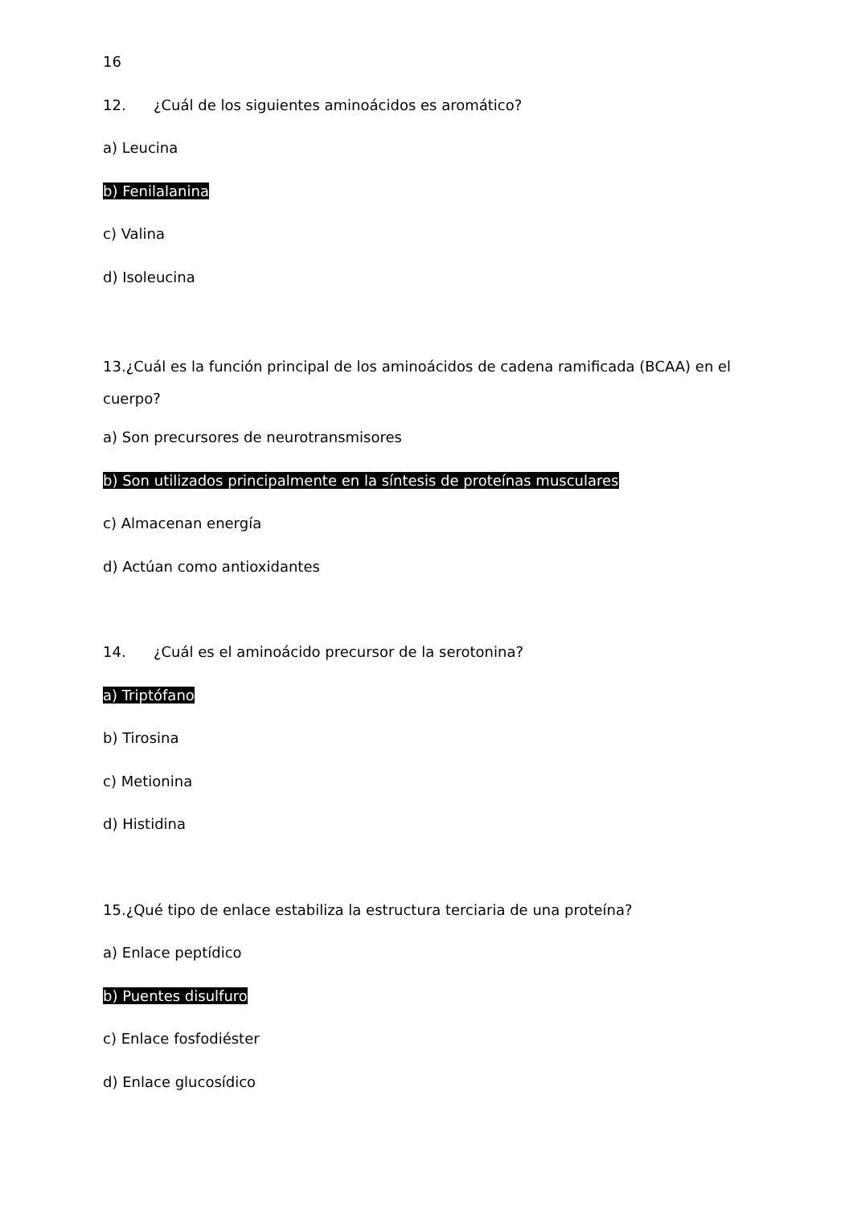16
12. ¿Cuál de los siguientes aminoácidos es aromático?
a) Leucina
b) Fenilalanina
c) Valina
d) Isoleucina
13.¿Cuál es la función principal de los aminoácidos de cadena ramificada (BCAA) en el cuerpo?
a) Son precursores de neurotransmisores
b) Son utilizados principalmente en la síntesis de proteínas musculares
c) Almacenan energía
d) Actúan como antioxidantes
14. ¿Cuál es el aminoácido precursor de la serotonina?
a) Triptófano
b) Tirosina
c) Metionina
d) Histidina
15.¿Qué tipo de enlace estabiliza la estructura terciaria de una proteína?
a) Enlace peptídico
b) Puentes disulfuro
c) Enlace fosfodiéster
d) Enlace glucosídico